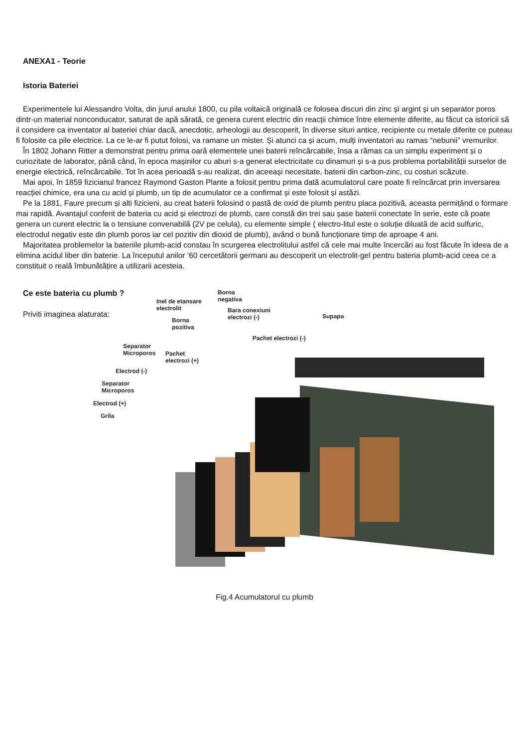ANEXA1 - Teorie
Istoria Bateriei
Experimentele lui Alessandro Volta, din jurul anului 1800, cu pila voltaică originală ce folosea discuri din zinc și argint și un separator poros dintr-un material nonconducator, saturat de apă sărată, ce genera curent electric din reacții chimice între elemente diferite, au făcut ca istoricii să il considere ca inventator al bateriei chiar dacă, anecdotic, arheologii au descoperit, în diverse situri antice, recipiente cu metale diferite ce puteau fi folosite ca pile electrice. La ce le-ar fi putut folosi, va ramane un mister. Și atunci ca și acum, mulți inventatori au ramas “nebunii” vremurilor.
În 1802 Johann Ritter a demonstrat pentru prima oară elementele unei baterii reîncărcabile, însa a rămas ca un simplu experiment și o curiozitate de laborator, până când, în epoca mașinilor cu aburi s-a generat electricitate cu dinamuri și s-a pus problema portabilității surselor de energie electrică, reîncărcabile. Tot în acea perioadă s-au realizat, din aceeași necesitate, baterii din carbon-zinc, cu costuri scăzute.
Mai apoi, în 1859 fizicianul francez Raymond Gaston Plante a folosit pentru prima dată acumulatorul care poate fi reîncărcat prin inversarea reacției chimice, era una cu acid și plumb, un tip de acumulator ce a confirmat și este folosit și astăzi.
Pe la 1881, Faure precum și alti fizicieni, au creat baterii folosind o pastă de oxid de plumb pentru placa pozitivă, aceasta permițând o formare mai rapidă. Avantajul conferit de bateria cu acid și electrozi de plumb, care constă din trei sau șase baterii conectate în serie, este că poate genera un curent electric la o tensiune convenabilă (2V pe celula), cu elemente simple ( electro-litul este o soluție diluată de acid sulfuric, electrodul negativ este din plumb poros iar cel pozitiv din dioxid de plumb), având o bună funcționare timp de aproape 4 ani.
Majoritatea problemelor la bateriile plumb-acid constau în scurgerea electrolitului astfel că cele mai multe încercări au fost făcute în ideea de a elimina acidul liber din baterie. La începutul anilor ‘60 cercetătorii germani au descoperit un electrolit-gel pentru bateria plumb-acid ceea ce a constituit o reală îmbunătățire a utilizarii acesteia.
Ce este bateria cu plumb ?
Priviti imaginea alaturata:
Borna
negativa Inel de etansare
electrolit Bara conexiuni
electrozi (-) Supapa
Borna
pozitiva
Pachet electrozi (-)
Separator
Microporos Pachet
electrozi (+)
Electrod (-)
Separator
Microporos
Electrod (+)
Grila
Fig.4 Acumulatorul cu plumb